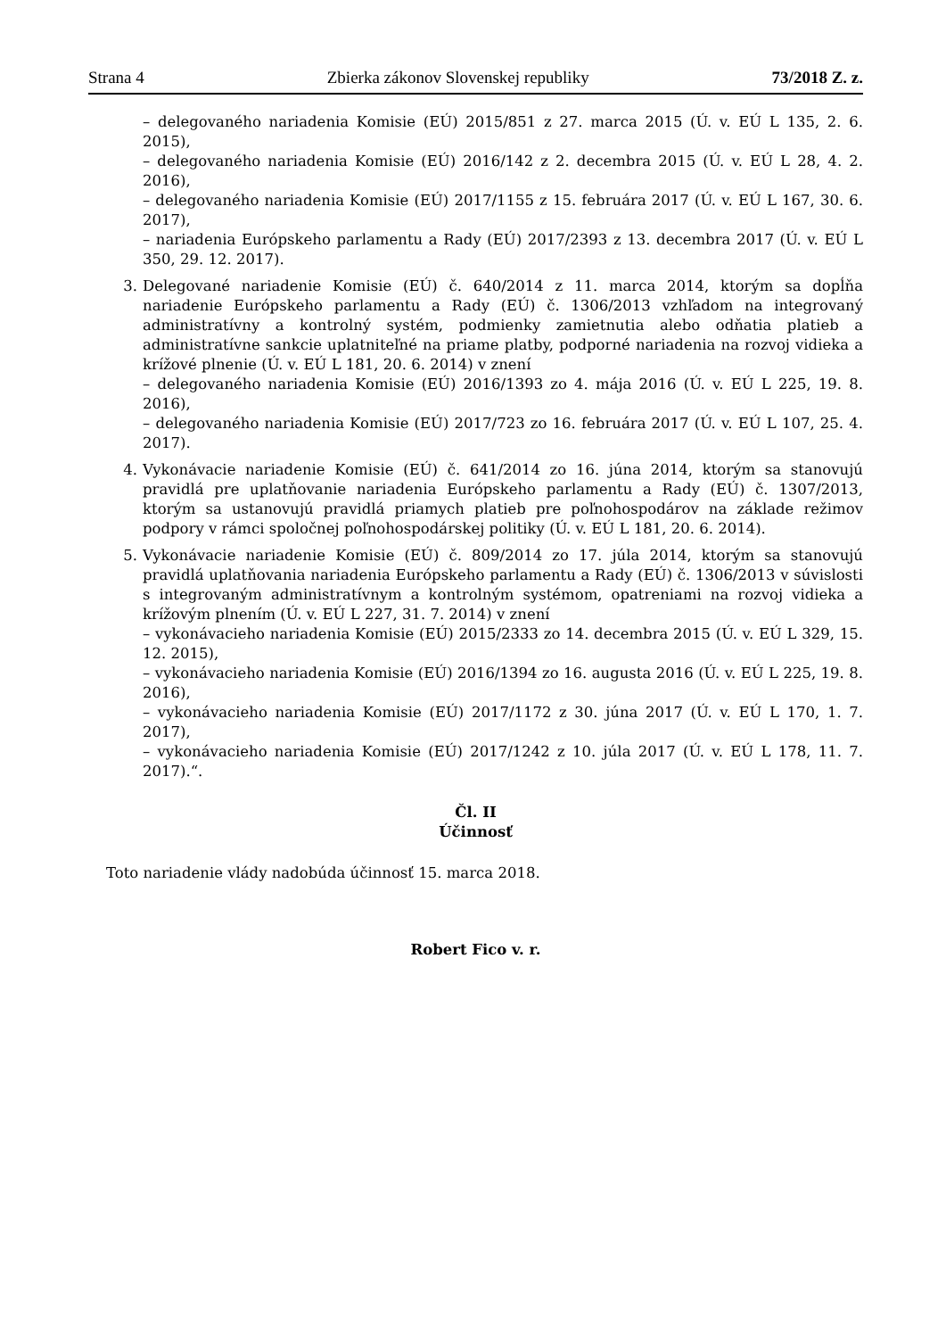Strana 4 Zbierka zákonov Slovenskej republiky 73/2018 Z. z.
– delegovaného nariadenia Komisie (EÚ) 2015/851 z 27. marca 2015 (Ú. v. EÚ L 135, 2. 6. 2015),
– delegovaného nariadenia Komisie (EÚ) 2016/142 z 2. decembra 2015 (Ú. v. EÚ L 28, 4. 2. 2016),
– delegovaného nariadenia Komisie (EÚ) 2017/1155 z 15. februára 2017 (Ú. v. EÚ L 167, 30. 6. 2017),
– nariadenia Európskeho parlamentu a Rady (EÚ) 2017/2393 z 13. decembra 2017 (Ú. v. EÚ L 350, 29. 12. 2017).
3. Delegované nariadenie Komisie (EÚ) č. 640/2014 z 11. marca 2014, ktorým sa dopĺňa nariadenie Európskeho parlamentu a Rady (EÚ) č. 1306/2013 vzhľadom na integrovaný administratívny a kontrolný systém, podmienky zamietnutia alebo odňatia platieb a administratívne sankcie uplatniteľné na priame platby, podporné nariadenia na rozvoj vidieka a krížové plnenie (Ú. v. EÚ L 181, 20. 6. 2014) v znení
– delegovaného nariadenia Komisie (EÚ) 2016/1393 zo 4. mája 2016 (Ú. v. EÚ L 225, 19. 8. 2016),
– delegovaného nariadenia Komisie (EÚ) 2017/723 zo 16. februára 2017 (Ú. v. EÚ L 107, 25. 4. 2017).
4. Vykonávacie nariadenie Komisie (EÚ) č. 641/2014 zo 16. júna 2014, ktorým sa stanovujú pravidlá pre uplatňovanie nariadenia Európskeho parlamentu a Rady (EÚ) č. 1307/2013, ktorým sa ustanovujú pravidlá priamych platieb pre poľnohospodárov na základe režimov podpory v rámci spoločnej poľnohospodárskej politiky (Ú. v. EÚ L 181, 20. 6. 2014).
5. Vykonávacie nariadenie Komisie (EÚ) č. 809/2014 zo 17. júla 2014, ktorým sa stanovujú pravidlá uplatňovania nariadenia Európskeho parlamentu a Rady (EÚ) č. 1306/2013 v súvislosti s integrovaným administratívnym a kontrolným systémom, opatreniami na rozvoj vidieka a krížovým plnením (Ú. v. EÚ L 227, 31. 7. 2014) v znení
– vykonávacieho nariadenia Komisie (EÚ) 2015/2333 zo 14. decembra 2015 (Ú. v. EÚ L 329, 15. 12. 2015),
– vykonávacieho nariadenia Komisie (EÚ) 2016/1394 zo 16. augusta 2016 (Ú. v. EÚ L 225, 19. 8. 2016),
– vykonávacieho nariadenia Komisie (EÚ) 2017/1172 z 30. júna 2017 (Ú. v. EÚ L 170, 1. 7. 2017),
– vykonávacieho nariadenia Komisie (EÚ) 2017/1242 z 10. júla 2017 (Ú. v. EÚ L 178, 11. 7. 2017).“.
Čl. II
Účinnosť
Toto nariadenie vlády nadobúda účinnosť 15. marca 2018.
Robert Fico v. r.